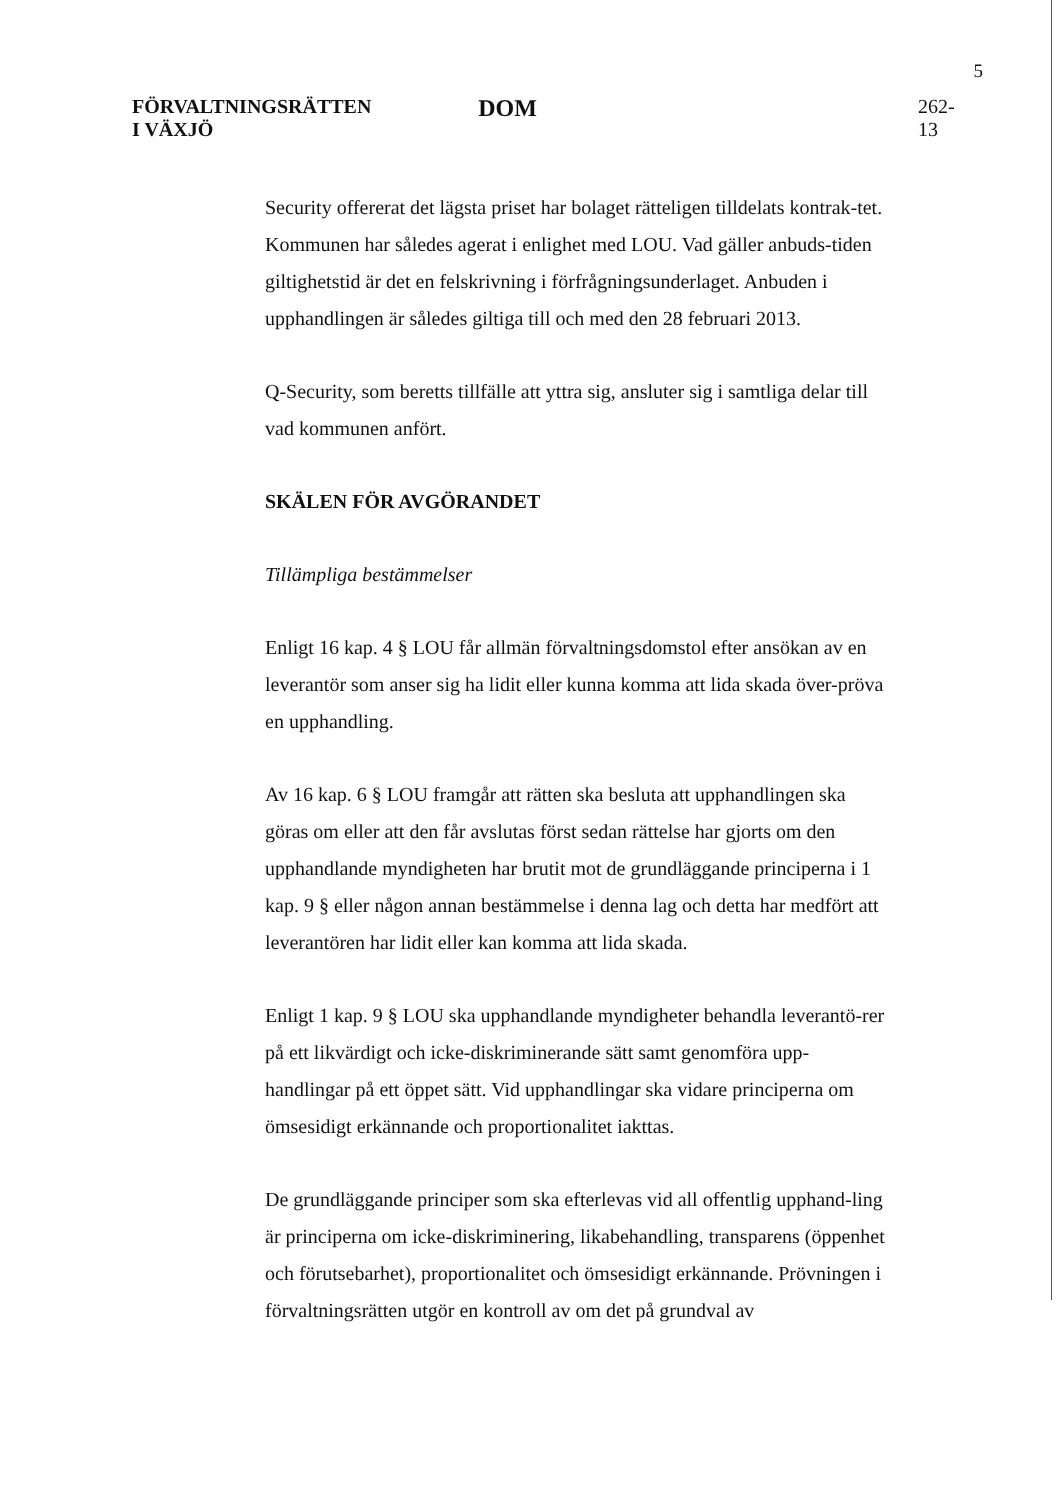5
FÖRVALTNINGSRÄTTEN
I VÄXJÖ
DOM
262-13
Security offererat det lägsta priset har bolaget rätteligen tilldelats kontrak-tet. Kommunen har således agerat i enlighet med LOU. Vad gäller anbuds-tiden giltighetstid är det en felskrivning i förfrågningsunderlaget. Anbuden i upphandlingen är således giltiga till och med den 28 februari 2013.
Q-Security, som beretts tillfälle att yttra sig, ansluter sig i samtliga delar till vad kommunen anfört.
SKÄLEN FÖR AVGÖRANDET
Tillämpliga bestämmelser
Enligt 16 kap. 4 § LOU får allmän förvaltningsdomstol efter ansökan av en leverantör som anser sig ha lidit eller kunna komma att lida skada över-pröva en upphandling.
Av 16 kap. 6 § LOU framgår att rätten ska besluta att upphandlingen ska göras om eller att den får avslutas först sedan rättelse har gjorts om den upphandlande myndigheten har brutit mot de grundläggande principerna i 1 kap. 9 § eller någon annan bestämmelse i denna lag och detta har medfört att leverantören har lidit eller kan komma att lida skada.
Enligt 1 kap. 9 § LOU ska upphandlande myndigheter behandla leverantö-rer på ett likvärdigt och icke-diskriminerande sätt samt genomföra upp-handlingar på ett öppet sätt. Vid upphandlingar ska vidare principerna om ömsesidigt erkännande och proportionalitet iakttas.
De grundläggande principer som ska efterlevas vid all offentlig upphand-ling är principerna om icke-diskriminering, likabehandling, transparens (öppenhet och förutsebarhet), proportionalitet och ömsesidigt erkännande. Prövningen i förvaltningsrätten utgör en kontroll av om det på grundval av